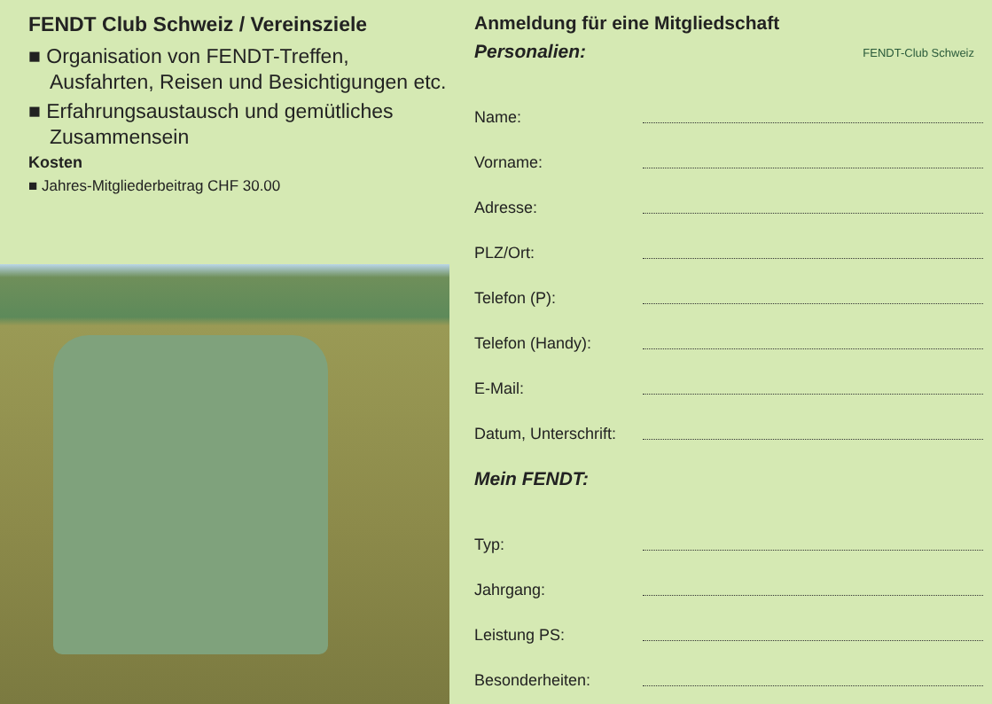FENDT Club Schweiz / Vereinsziele
■ Organisation von FENDT-Treffen, Ausfahrten, Reisen und Besichtigungen etc.
■ Erfahrungsaustausch und gemütliches Zusammensein
Kosten
■ Jahres-Mitgliederbeitrag CHF 30.00
FENDT-Club Schweiz
Anmeldung für eine Mitgliedschaft
Personalien:
Name:
Vorname:
Adresse:
PLZ/Ort:
Telefon (P):
Telefon (Handy):
E-Mail:
Datum, Unterschrift:
Mein FENDT:
Typ:
Jahrgang:
Leistung PS:
Besonderheiten: